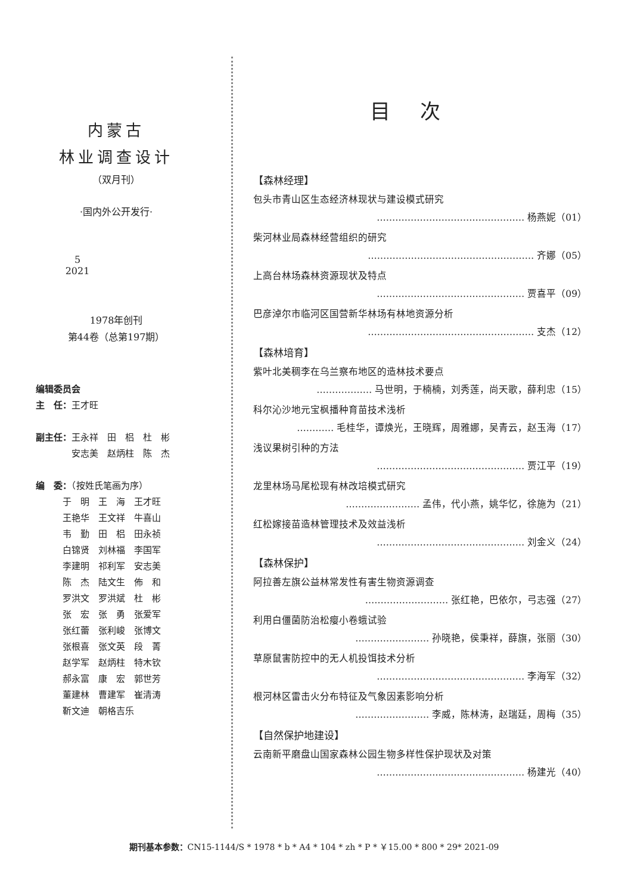内蒙古
林业调查设计
（双月刊）
·国内外公开发行·
5
2021
1978年创刊
第44卷（总第197期）
编辑委员会
主　任：王才旺
副主任：王永祥　田　梠　杜　彬
　　　　安志美　赵炳柱　陈　杰
编　委：（按姓氏笔画为序）
　　　于　明　王　海　王才旺
　　　王艳华　王文祥　牛喜山
　　　韦　勤　田　梠　田永祯
　　　白锦贤　刘林福　李国军
　　　李建明　祁利军　安志美
　　　陈　杰　陆文生　佈　和
　　　罗洪文　罗洪斌　杜　彬
　　　张　宏　张　勇　张爱军
　　　张红蕾　张利峻　张博文
　　　张根喜　张文英　段　菁
　　　赵学军　赵炳柱　特木钦
　　　郝永富　康　宏　郭世芳
　　　董建林　曹建军　崔清涛
　　　靳文迪　朝格吉乐
目次
【森林经理】
包头市青山区生态经济林现状与建设模式研究
………………………………………… 杨燕妮（01）
柴河林业局森林经营组织的研究
……………………………………………… 齐娜（05）
上高台林场森林资源现状及特点
………………………………………… 贾喜平（09）
巴彦淖尔市临河区国营新华林场有林地资源分析
……………………………………………… 支杰（12）
【森林培育】
紫叶北美稠李在乌兰察布地区的造林技术要点
……………… 马世明，于楠楠，刘秀莲，尚天歌，薛利忠（15）
科尔沁沙地元宝枫播种育苗技术浅析
………… 毛桂华，谭焕光，王晓辉，周雅娜，吴青云，赵玉海（17）
浅议果树引种的方法
………………………………………… 贾江平（19）
龙里林场马尾松现有林改培模式研究
…………………… 孟伟，代小燕，姚华忆，徐施为（21）
红松嫁接苗造林管理技术及效益浅析
………………………………………… 刘金义（24）
【森林保护】
阿拉善左旗公益林常发性有害生物资源调查
……………………… 张红艳，巴依尔，弓志强（27）
利用白僵菌防治松瘿小卷蛾试验
…………………… 孙晓艳，侯秉祥，薛旗，张丽（30）
草原鼠害防控中的无人机投饵技术分析
………………………………………… 李海军（32）
根河林区雷击火分布特征及气象因素影响分析
…………………… 李威，陈林涛，赵瑞廷，周梅（35）
【自然保护地建设】
云南新平磨盘山国家森林公园生物多样性保护现状及对策
………………………………………… 杨建光（40）
期刊基本参数：CN15-1144/S * 1978 * b * A4 * 104 * zh * P * ￥15.00 * 800 * 29* 2021-09